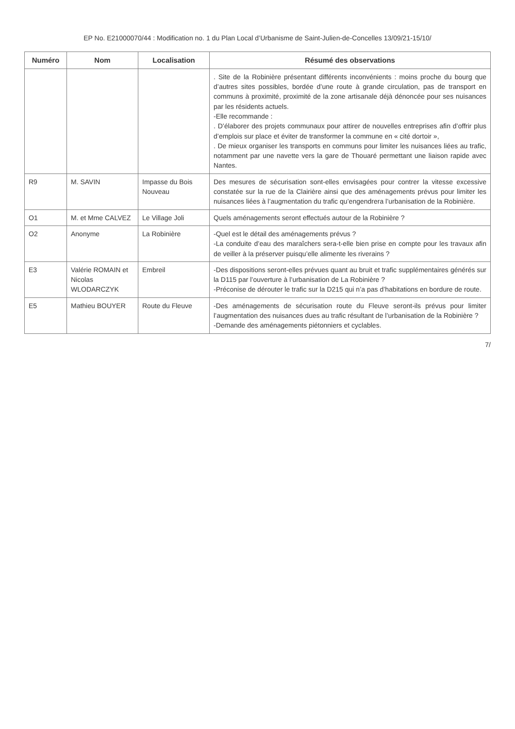EP No. E21000070/44 : Modification no. 1 du Plan Local d’Urbanisme de Saint-Julien-de-Concelles 13/09/21-15/10/
| Numéro | Nom | Localisation | Résumé des observations |
| --- | --- | --- | --- |
| | | | . Site de la Robinière présentant différents inconvénients : moins proche du bourg que d’autres sites possibles, bordée d’une route à grande circulation, pas de transport en communs à proximité, proximité de la zone artisanale déjà dénoncée pour ses nuisances par les résidents actuels. -Elle recommande : . D’élaborer des projets communaux pour attirer de nouvelles entreprises afin d’offrir plus d’emplois sur place et éviter de transformer la commune en « cité dortoir », . De mieux organiser les transports en communs pour limiter les nuisances liées au trafic, notamment par une navette vers la gare de Thouaré permettant une liaison rapide avec Nantes. |
| R9 | M. SAVIN | Impasse du Bois Nouveau | Des mesures de sécurisation sont-elles envisagées pour contrer la vitesse excessive constatée sur la rue de la Clairière ainsi que des aménagements prévus pour limiter les nuisances liées à l’augmentation du trafic qu’engendrera l’urbanisation de la Robinière. |
| O1 | M. et Mme CALVEZ | Le Village Joli | Quels aménagements seront effectués autour de la Robinière ? |
| O2 | Anonyme | La Robinière | -Quel est le détail des aménagements prévus ? -La conduite d’eau des maraîchers sera-t-elle bien prise en compte pour les travaux afin de veiller à la préserver puisqu’elle alimente les riverains ? |
| E3 | Valérie ROMAIN et Nicolas WLODARCZYK | Embreil | -Des dispositions seront-elles prévues quant au bruit et trafic supplémentaires générés sur la D115 par l’ouverture à l’urbanisation de La Robinière ? -Préconise de dérouter le trafic sur la D215 qui n’a pas d’habitations en bordure de route. |
| E5 | Mathieu BOUYER | Route du Fleuve | -Des aménagements de sécurisation route du Fleuve seront-ils prévus pour limiter l’augmentation des nuisances dues au trafic résultant de l’urbanisation de la Robinière ? -Demande des aménagements piétonniers et cyclables. |
7/